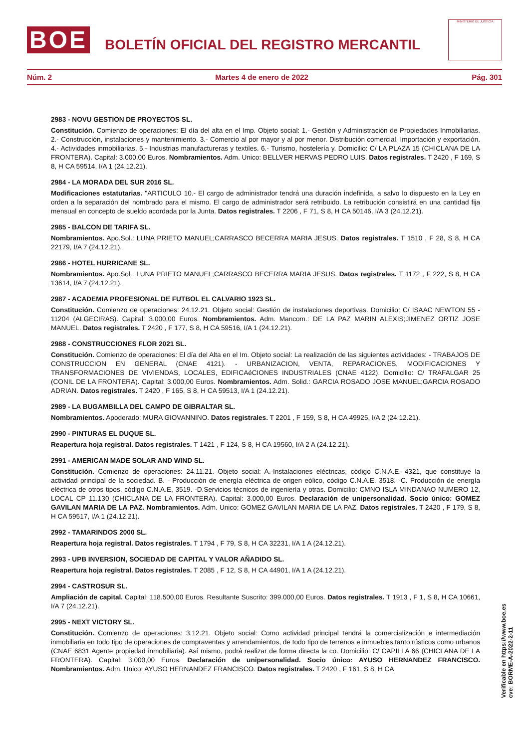BOE
BOLETÍN OFICIAL DEL REGISTRO MERCANTIL
MINISTERIO DE JUSTICIA
Núm. 2 Martes 4 de enero de 2022 Pág. 301
2983 - NOVU GESTION DE PROYECTOS SL.
Constitución. Comienzo de operaciones: El día del alta en el Imp. Objeto social: 1.- Gestión y Administración de Propiedades Inmobiliarias. 2.- Construcción, instalaciones y mantenimiento. 3.- Comercio al por mayor y al por menor. Distribución comercial. Importación y exportación. 4.- Actividades inmobiliarias. 5.- Industrias manufactureras y textiles. 6.- Turismo, hostelería y. Domicilio: C/ LA PLAZA 15 (CHICLANA DE LA FRONTERA). Capital: 3.000,00 Euros. Nombramientos. Adm. Unico: BELLVER HERVAS PEDRO LUIS. Datos registrales. T 2420 , F 169, S 8, H CA 59514, I/A 1 (24.12.21).
2984 - LA MORADA DEL SUR 2016 SL.
Modificaciones estatutarias. "ARTICULO 10.- El cargo de administrador tendrá una duración indefinida, a salvo lo dispuesto en la Ley en orden a la separación del nombrado para el mismo. El cargo de administrador será retribuido. La retribución consistirá en una cantidad fija mensual en concepto de sueldo acordada por la Junta. Datos registrales. T 2206 , F 71, S 8, H CA 50146, I/A 3 (24.12.21).
2985 - BALCON DE TARIFA SL.
Nombramientos. Apo.Sol.: LUNA PRIETO MANUEL;CARRASCO BECERRA MARIA JESUS. Datos registrales. T 1510 , F 28, S 8, H CA 22179, I/A 7 (24.12.21).
2986 - HOTEL HURRICANE SL.
Nombramientos. Apo.Sol.: LUNA PRIETO MANUEL;CARRASCO BECERRA MARIA JESUS. Datos registrales. T 1172 , F 222, S 8, H CA 13614, I/A 7 (24.12.21).
2987 - ACADEMIA PROFESIONAL DE FUTBOL EL CALVARIO 1923 SL.
Constitución. Comienzo de operaciones: 24.12.21. Objeto social: Gestión de instalaciones deportivas. Domicilio: C/ ISAAC NEWTON 55 - 11204 (ALGECIRAS). Capital: 3.000,00 Euros. Nombramientos. Adm. Mancom.: DE LA PAZ MARIN ALEXIS;JIMENEZ ORTIZ JOSE MANUEL. Datos registrales. T 2420 , F 177, S 8, H CA 59516, I/A 1 (24.12.21).
2988 - CONSTRUCCIONES FLOR 2021 SL.
Constitución. Comienzo de operaciones: El día del Alta en el Im. Objeto social: La realización de las siguientes actividades: - TRABAJOS DE CONSTRUCCION EN GENERAL (CNAE 4121). - URBANIZACION, VENTA, REPARACIONES, MODIFICACIONES Y TRANSFORMACIONES DE VIVIENDAS, LOCALES, EDIFICAéCIONES INDUSTRIALES (CNAE 4122). Domicilio: C/ TRAFALGAR 25 (CONIL DE LA FRONTERA). Capital: 3.000,00 Euros. Nombramientos. Adm. Solid.: GARCIA ROSADO JOSE MANUEL;GARCIA ROSADO ADRIAN. Datos registrales. T 2420 , F 165, S 8, H CA 59513, I/A 1 (24.12.21).
2989 - LA BUGAMBILLA DEL CAMPO DE GIBRALTAR SL.
Nombramientos. Apoderado: MURA GIOVANNINO. Datos registrales. T 2201 , F 159, S 8, H CA 49925, I/A 2 (24.12.21).
2990 - PINTURAS EL DUQUE SL.
Reapertura hoja registral. Datos registrales. T 1421 , F 124, S 8, H CA 19560, I/A 2 A (24.12.21).
2991 - AMERICAN MADE SOLAR AND WIND SL.
Constitución. Comienzo de operaciones: 24.11.21. Objeto social: A.-Instalaciones eléctricas, código C.N.A.E. 4321, que constituye la actividad principal de la sociedad. B. - Producción de energía eléctrica de origen eólico, código C.N.A.E. 3518. -C. Producción de energía eléctrica de otros tipos, código C.N.A.E, 3519. -D.Servicios técnicos de ingeniería y otras. Domicilio: CMNO ISLA MINDANAO NUMERO 12, LOCAL CP 11.130 (CHICLANA DE LA FRONTERA). Capital: 3.000,00 Euros. Declaración de unipersonalidad. Socio único: GOMEZ GAVILAN MARIA DE LA PAZ. Nombramientos. Adm. Unico: GOMEZ GAVILAN MARIA DE LA PAZ. Datos registrales. T 2420 , F 179, S 8, H CA 59517, I/A 1 (24.12.21).
2992 - TAMARINDOS 2000 SL.
Reapertura hoja registral. Datos registrales. T 1794 , F 79, S 8, H CA 32231, I/A 1 A (24.12.21).
2993 - UPB INVERSION, SOCIEDAD DE CAPITAL Y VALOR AÑADIDO SL.
Reapertura hoja registral. Datos registrales. T 2085 , F 12, S 8, H CA 44901, I/A 1 A (24.12.21).
2994 - CASTROSUR SL.
Ampliación de capital. Capital: 118.500,00 Euros. Resultante Suscrito: 399.000,00 Euros. Datos registrales. T 1913 , F 1, S 8, H CA 10661, I/A 7 (24.12.21).
2995 - NEXT VICTORY SL.
Constitución. Comienzo de operaciones: 3.12.21. Objeto social: Como actividad principal tendrá la comercialización e intermediación inmobiliaria en todo tipo de operaciones de compraventas y arrendamientos, de todo tipo de terrenos e inmuebles tanto rústicos como urbanos (CNAE 6831 Agente propiedad inmobiliaria). Así mismo, podrá realizar de forma directa la co. Domicilio: C/ CAPILLA 66 (CHICLANA DE LA FRONTERA). Capital: 3.000,00 Euros. Declaración de unipersonalidad. Socio único: AYUSO HERNANDEZ FRANCISCO. Nombramientos. Adm. Unico: AYUSO HERNANDEZ FRANCISCO. Datos registrales. T 2420 , F 161, S 8, H CA
Verificable en https://www.boe.es
cve: BORME-A-2022-2-11